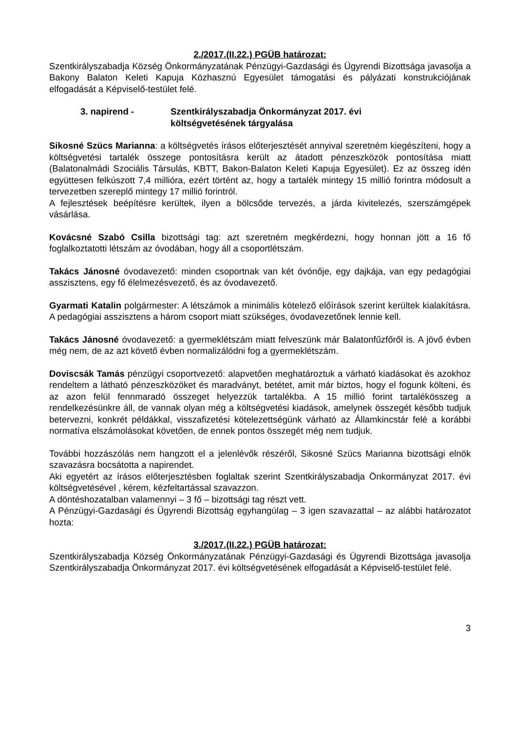2./2017.(II.22.) PGÜB határozat:
Szentkirályszabadja Község Önkormányzatának Pénzügyi-Gazdasági és Ügyrendi Bizottsága javasolja a Bakony Balaton Keleti Kapuja Közhasznú Egyesület támogatási és pályázati konstrukciójának elfogadását a Képviselő-testület felé.
3. napirend - Szentkirályszabadja Önkormányzat 2017. évi
költségvetésének tárgyalása
Sikosné Szücs Marianna: a költségvetés írásos előterjesztését annyival szeretném kiegészíteni, hogy a költségvetési tartalék összege pontosításra került az átadott pénzeszközök pontosítása miatt (Balatonalmádi Szociális Társulás, KBTT, Bakon-Balaton Keleti Kapuja Egyesület). Ez az összeg idén együttesen felkúszott 7,4 millióra, ezért történt az, hogy a tartalék mintegy 15 millió forintra módosult a tervezetben szereplő mintegy 17 millió forintról.
A fejlesztések beépítésre kerültek, ilyen a bölcsőde tervezés, a járda kivitelezés, szerszámgépek vásárlása.
Kovácsné Szabó Csilla bizottsági tag: azt szeretném megkérdezni, hogy honnan jött a 16 fő foglalkoztatotti létszám az óvodában, hogy áll a csoportlétszám.
Takács Jánosné óvodavezető: minden csoportnak van két óvónője, egy dajkája, van egy pedagógiai asszisztens, egy fő élelmezésvezető, és az óvodavezető.
Gyarmati Katalin polgármester: A létszámok a minimális kötelező előírások szerint kerültek kialakításra. A pedagógiai asszisztens a három csoport miatt szükséges, óvodavezetőnek lennie kell.
Takács Jánosné óvodavezető: a gyermeklétszám miatt felveszünk már Balatonfűzfőről is. A jövő évben még nem, de az azt követő évben normalizálódni fog a gyermeklétszám.
Doviscsák Tamás pénzügyi csoportvezető: alapvetően meghatároztuk a várható kiadásokat és azokhoz rendeltem a látható pénzeszközöket és maradványt, betétet, amit már biztos, hogy el fogunk költeni, és az azon felül fennmaradó összeget helyezzük tartalékba. A 15 millió forint tartalékösszeg a rendelkezésünkre áll, de vannak olyan még a költségvetési kiadások, amelynek összegét később tudjuk betervezni, konkrét példákkal, visszafizetési kötelezettségünk várható az Államkincstár felé a korábbi normatíva elszámolásokat követően, de ennek pontos összegét még nem tudjuk.
További hozzászólás nem hangzott el a jelenlévők részéről, Sikosné Szücs Marianna bizottsági elnök szavazásra bocsátotta a napirendet.
Aki egyetért az írásos előterjesztésben foglaltak szerint Szentkirályszabadja Önkormányzat 2017. évi költségvetésével , kérem, kézfeltartással szavazzon.
A döntéshozatalban valamennyi – 3 fő – bizottsági tag részt vett.
A Pénzügyi-Gazdasági és Ügyrendi Bizottság egyhangúlag – 3 igen szavazattal – az alábbi határozatot hozta:
3./2017.(II.22.) PGÜB határozat:
Szentkirályszabadja Község Önkormányzatának Pénzügyi-Gazdasági és Ügyrendi Bizottsága javasolja Szentkirályszabadja Önkormányzat 2017. évi költségvetésének elfogadását a Képviselő-testület felé.
3